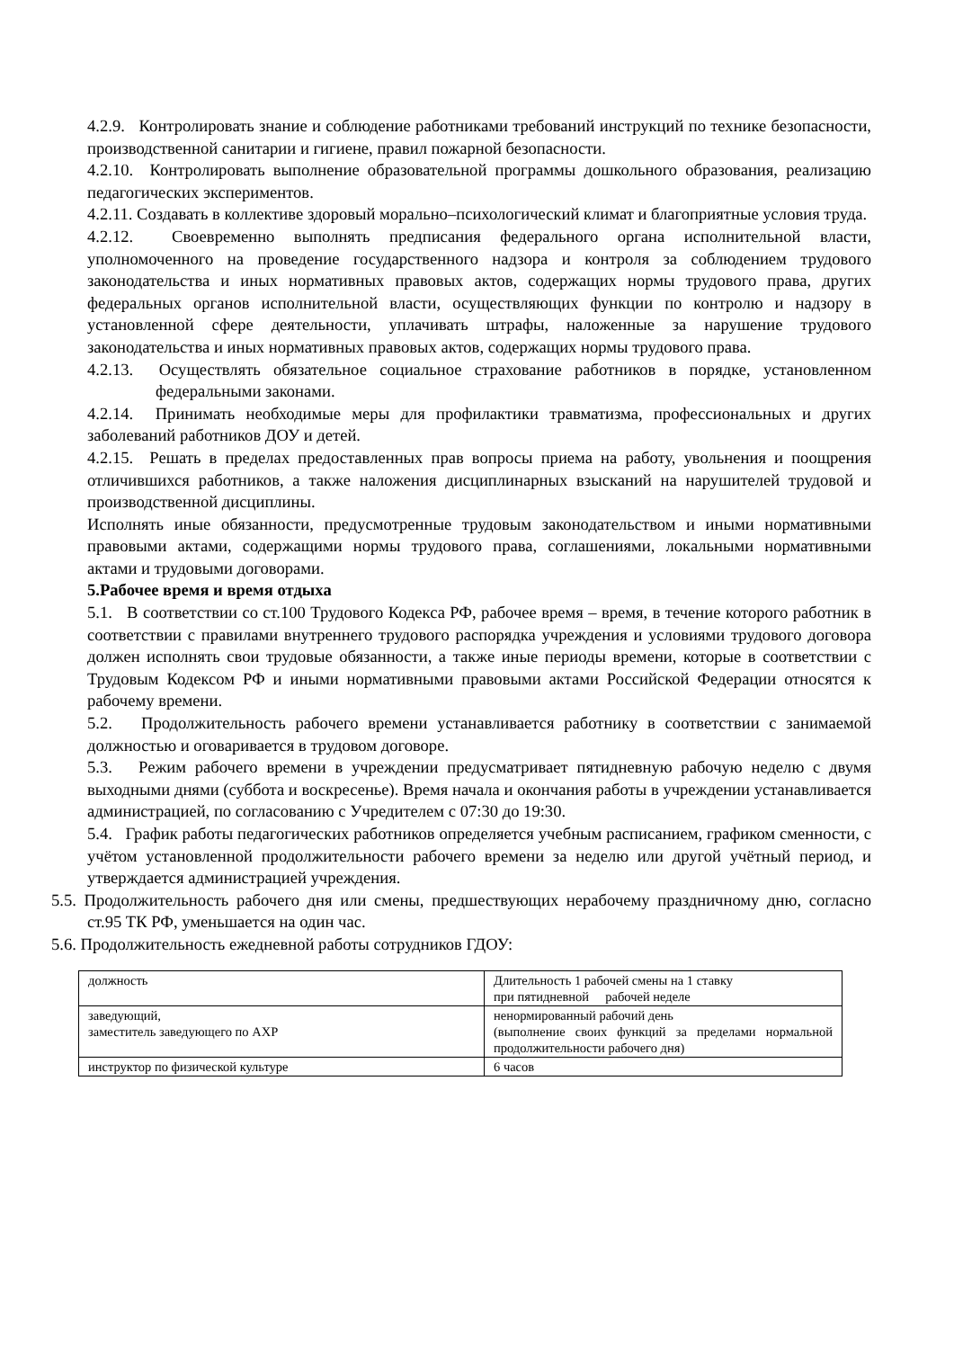4.2.9. Контролировать знание и соблюдение работниками требований инструкций по технике безопасности, производственной санитарии и гигиене, правил пожарной безопасности.
4.2.10. Контролировать выполнение образовательной программы дошкольного образования, реализацию педагогических экспериментов.
4.2.11. Создавать в коллективе здоровый морально–психологический климат и благоприятные условия труда.
4.2.12. Своевременно выполнять предписания федерального органа исполнительной власти, уполномоченного на проведение государственного надзора и контроля за соблюдением трудового законодательства и иных нормативных правовых актов, содержащих нормы трудового права, других федеральных органов исполнительной власти, осуществляющих функции по контролю и надзору в установленной сфере деятельности, уплачивать штрафы, наложенные за нарушение трудового законодательства и иных нормативных правовых актов, содержащих нормы трудового права.
4.2.13. Осуществлять обязательное социальное страхование работников в порядке, установленном федеральными законами.
4.2.14. Принимать необходимые меры для профилактики травматизма, профессиональных и других заболеваний работников ДОУ и детей.
4.2.15. Решать в пределах предоставленных прав вопросы приема на работу, увольнения и поощрения отличившихся работников, а также наложения дисциплинарных взысканий на нарушителей трудовой и производственной дисциплины.
Исполнять иные обязанности, предусмотренные трудовым законодательством и иными нормативными правовыми актами, содержащими нормы трудового права, соглашениями, локальными нормативными актами и трудовыми договорами.
5.Рабочее время и время отдыха
5.1. В соответствии со ст.100 Трудового Кодекса РФ, рабочее время – время, в течение которого работник в соответствии с правилами внутреннего трудового распорядка учреждения и условиями трудового договора должен исполнять свои трудовые обязанности, а также иные периоды времени, которые в соответствии с Трудовым Кодексом РФ и иными нормативными правовыми актами Российской Федерации относятся к рабочему времени.
5.2. Продолжительность рабочего времени устанавливается работнику в соответствии с занимаемой должностью и оговаривается в трудовом договоре.
5.3. Режим рабочего времени в учреждении предусматривает пятидневную рабочую неделю с двумя выходными днями (суббота и воскресенье). Время начала и окончания работы в учреждении устанавливается администрацией, по согласованию с Учредителем с 07:30 до 19:30.
5.4. График работы педагогических работников определяется учебным расписанием, графиком сменности, с учётом установленной продолжительности рабочего времени за неделю или другой учётный период, и утверждается администрацией учреждения.
5.5. Продолжительность рабочего дня или смены, предшествующих нерабочему праздничному дню, согласно ст.95 ТК РФ, уменьшается на один час.
5.6. Продолжительность ежедневной работы сотрудников ГДОУ:
| должность | Длительность 1 рабочей смены на 1 ставку при пятидневной рабочей неделе |
| заведующий, заместитель заведующего по АХР | ненормированный рабочий день (выполнение своих функций за пределами нормальной продолжительности рабочего дня) |
| инструктор по физической культуре | 6 часов |